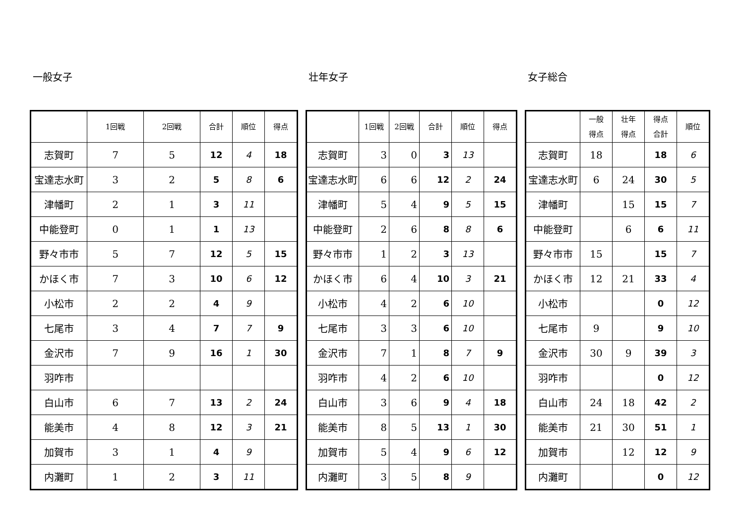一般女子
| | 1回戦 | 2回戦 | 合計 | 順位 | 得点 |
| --- | --- | --- | --- | --- | --- |
| 志賀町 | 7 | 5 | 12 | 4 | 18 |
| 宝達志水町 | 3 | 2 | 5 | 8 | 6 |
| 津幡町 | 2 | 1 | 3 | 11 | |
| 中能登町 | 0 | 1 | 1 | 13 | |
| 野々市市 | 5 | 7 | 12 | 5 | 15 |
| かほく市 | 7 | 3 | 10 | 6 | 12 |
| 小松市 | 2 | 2 | 4 | 9 | |
| 七尾市 | 3 | 4 | 7 | 7 | 9 |
| 金沢市 | 7 | 9 | 16 | 1 | 30 |
| 羽咋市 | | | | | |
| 白山市 | 6 | 7 | 13 | 2 | 24 |
| 能美市 | 4 | 8 | 12 | 3 | 21 |
| 加賀市 | 3 | 1 | 4 | 9 | |
| 内灘町 | 1 | 2 | 3 | 11 | |
壮年女子
| | 1回戦 | 2回戦 | 合計 | 順位 | 得点 |
| --- | --- | --- | --- | --- | --- |
| 志賀町 | 3 | 0 | 3 | 13 | |
| 宝達志水町 | 6 | 6 | 12 | 2 | 24 |
| 津幡町 | 5 | 4 | 9 | 5 | 15 |
| 中能登町 | 2 | 6 | 8 | 8 | 6 |
| 野々市市 | 1 | 2 | 3 | 13 | |
| かほく市 | 6 | 4 | 10 | 3 | 21 |
| 小松市 | 4 | 2 | 6 | 10 | |
| 七尾市 | 3 | 3 | 6 | 10 | |
| 金沢市 | 7 | 1 | 8 | 7 | 9 |
| 羽咋市 | 4 | 2 | 6 | 10 | |
| 白山市 | 3 | 6 | 9 | 4 | 18 |
| 能美市 | 8 | 5 | 13 | 1 | 30 |
| 加賀市 | 5 | 4 | 9 | 6 | 12 |
| 内灘町 | 3 | 5 | 8 | 9 | |
女子総合
| | 一般 得点 | 壮年 得点 | 得点 合計 | 順位 |
| --- | --- | --- | --- | --- |
| 志賀町 | 18 | | 18 | 6 |
| 宝達志水町 | 6 | 24 | 30 | 5 |
| 津幡町 | | 15 | 15 | 7 |
| 中能登町 | | 6 | 6 | 11 |
| 野々市市 | 15 | | 15 | 7 |
| かほく市 | 12 | 21 | 33 | 4 |
| 小松市 | | | 0 | 12 |
| 七尾市 | 9 | | 9 | 10 |
| 金沢市 | 30 | 9 | 39 | 3 |
| 羽咋市 | | | 0 | 12 |
| 白山市 | 24 | 18 | 42 | 2 |
| 能美市 | 21 | 30 | 51 | 1 |
| 加賀市 | | 12 | 12 | 9 |
| 内灘町 | | | 0 | 12 |